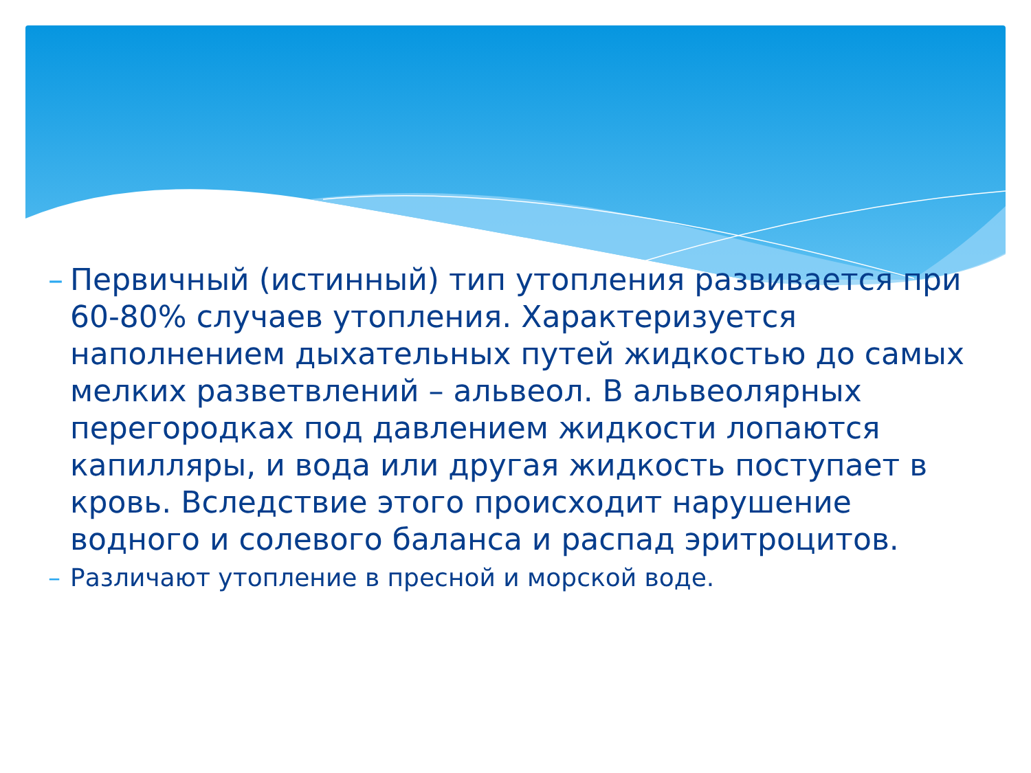– Первичный (истинный) тип утопления развивается при 60-80% случаев утопления. Характеризуется наполнением дыхательных путей жидкостью до самых мелких разветвлений – альвеол. В альвеолярных перегородках под давлением жидкости лопаются капилляры, и вода или другая жидкость поступает в кровь. Вследствие этого происходит нарушение водного и солевого баланса и распад эритроцитов.
– Различают утопление в пресной и морской воде.